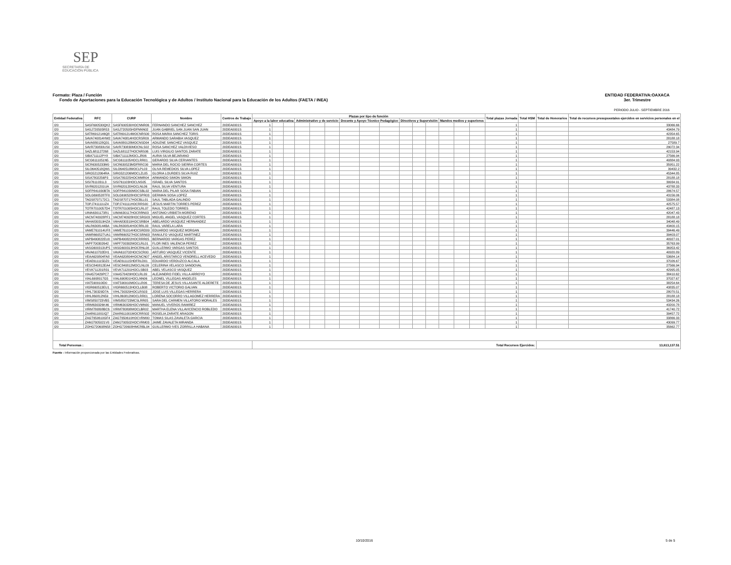SEP
SECRETARÍA DE
EDUCACIÓN PÚBLICA
ENTIDAD FEDERATIVA:OAXACA
3er. Trimestre
Formato: Plaza / Función
Fondo de Aportaciones para la Educación Tecnológica y de Adultos / Instituto Nacional para la Educación de los Adultos (FAETA / INEA)
PERIODO JULIO - SEPTIEMBRE 2016
| Entidad Federativa | RFC | CURP | Nombre | Centros de Trabajo | Plazas por tipo de función | | | | | | | | | | | | | | | Total plazas Jornada | Total HSM | Total de Honorarios | Total de recursos presupuestales ejercidos en servicios personales en el |
| --- | --- | --- | --- | --- | --- | --- | --- | --- | --- | --- | --- | --- | --- | --- | --- | --- | --- | --- | --- | --- | --- | --- | --- |
| | | | | | Apoyo a la labor educativa | | | Administrativo y de servicio | | | Docente y Apoyo Técnico Pedagógico | | | Directivos y Supervisión | | | Mandos medios y superiores | | | | | | |
| I20 | SASF600530QK2 | SASF600530HOCNNR06 | FERNANDO SANCHEZ SANCHEZ | 20DEA0001S | 1 | | | | | | | | | | | | | | | 1 | | | 33066.66 |
| I20 | SASJ720505R53 | SASJ720505HDFNNN02 | JUAN GABRIEL SAN JUAN SAN JUAN | 20DEA0001S | 1 | | | | | | | | | | | | | | | 1 | | | 43484.79 |
| I20 | SATR6912146Q8 | SATR691214MOCNRS00 | ROSA MARIA SANCHEZ TORIS | 20DEA0001S | 1 | | | | | | | | | | | | | | | 1 | | | 42354.65 |
| I20 | SAVA740814HW2 | SAVA740814HOCRSR09 | ARMANDO SARABIA VASQUEZ | 20DEA0001S | 1 | | | | | | | | | | | | | | | 1 | | | 28188.18 |
| I20 | SAVA880128Q31 | SAVA880128MOCNSD04 | ADILENE SANCHEZ VASQUEZ | 20DEA0001S | 1 | | | | | | | | | | | | | | | 1 | | | 27589.7 |
| I20 | SAVR730830US0 | SAVR730830MOCNLS02 | ROSA SANCHEZ VALDIVIESO | 20DEA0001S | 1 | | | | | | | | | | | | | | | 1 | | | 29072.34 |
| I20 | SAZL681127268 | SAZL681127HOCNRS06 | LUIS VIRGILIO SANTOS ZARATE | 20DEA0001S | 1 | | | | | | | | | | | | | | | 1 | | | 42153.94 |
| I20 | SIBA711112PY8 | SIBA711112MOCLJR06 | AURIA SILVA BEJARANO | 20DEA0001S | 1 | | | | | | | | | | | | | | | 1 | | | 27566.94 |
| I20 | SICG6111051N5 | SICG611105HOCLRR01 | GERARDO SILVA CERVANTES | 20DEA0001S | 1 | | | | | | | | | | | | | | | 1 | | | 40884.93 |
| I20 | SICR6305233M0 | SICR630523MDFRRC00 | MARIA DEL ROCIO SIERRA CORTES | 20DEA0001S | 1 | | | | | | | | | | | | | | | 1 | | | 35951.22 |
| I20 | SILO640518QW1 | SILO640518MOCLPL03 | OLIVA REMEDIOS SILVA LOPEZ | 20DEA0001S | 1 | | | | | | | | | | | | | | | 1 | | | 39432.2 |
| I20 | SIRG5212064RA | SIRG521206MOCLZL05 | GLORIA LOURDES SILVA RUIZ | 20DEA0001S | 1 | | | | | | | | | | | | | | | 1 | | | 45344.85 |
| I20 | SISA7802256P3 | SISA780225HOCMMR04 | ARMANDO SIMON SIMON | 20DEA0001S | 1 | | | | | | | | | | | | | | | 1 | | | 28188.18 |
| I20 | SISI7611031L3 | SISI761103HOCLNS05 | ISRAEL SILVA SANTOS | 20DEA0001S | 1 | | | | | | | | | | | | | | | 1 | | | 39934.91 |
| I20 | SIVR6201201UA | SIVR620120HOCLNL06 | RAUL SILVA VENTURA | 20DEA0001S | 1 | | | | | | | | | | | | | | | 1 | | | 43788.33 |
| I20 | SOFP841030BTA | SOFP841030MOCSBL02 | MARIA DEL PILAR SOSA FABIAN | 20DEA0001S | 1 | | | | | | | | | | | | | | | 1 | | | 28674.57 |
| I20 | SOLG690528TF0 | SOLG690528HOCSPR03 | GERMAN SOSA LOPEZ | 20DEA0001S | 1 | | | | | | | | | | | | | | | 1 | | | 43156.06 |
| I20 | TAGS8707172C1 | TAGS870717HOCBLL01 | SAUL TABLADA GALINDO | 20DEA0001S | 1 | | | | | | | | | | | | | | | 1 | | | 53384.08 |
| I20 | TOPJ741111UZ4 | TOPJ741111HOCRRS00 | JESUS MARTIN TORRES PEREZ | 20DEA0001S | 1 | | | | | | | | | | | | | | | 1 | | | 42575.57 |
| I20 | TOTR7010057D4 | TOTR701005HOCLRL07 | RAUL TOLEDO TORRES | 20DEA0001S | 1 | | | | | | | | | | | | | | | 1 | | | 42487.13 |
| I20 | UIMA6301173R1 | UIMA630117HOCRRN03 | ANTONIO URBIETA MORENO | 20DEA0001S | 1 | | | | | | | | | | | | | | | 1 | | | 42047.43 |
| I20 | VACM740928PF1 | VACM740928HOCSRG03 | MIGUEL ANGEL VASQUEZ CORTES | 20DEA0001S | 1 | | | | | | | | | | | | | | | 1 | | | 28188.18 |
| I20 | VAHA830319HZA | VAHA830319HOCSRB04 | ABELARDO VASQUEZ HERNANDEZ | 20DEA0001S | 1 | | | | | | | | | | | | | | | 1 | | | 34048.49 |
| I20 | VALR6308144BA | VALR630814HOCRRL03 | RAUL VARELA LARA | 20DEA0001S | 1 | | | | | | | | | | | | | | | 1 | | | 43400.15 |
| I20 | VAME761014UF8 | VAME761014HOCSRD09 | EDUARDO VASQUEZ MORGAN | 20DEA0001S | 1 | | | | | | | | | | | | | | | 1 | | | 39446.49 |
| I20 | VAMR660527UA1 | VAMR660527HOCSRN03 | RANULFO VASQUEZ MARTINEZ | 20DEA0001S | 1 | | | | | | | | | | | | | | | 1 | | | 39403.07 |
| I20 | VAPB490822EU0 | VAPB490822HOCRRR05 | BERNARDO VARGAS PEREZ | 20DEA0001S | 1 | | | | | | | | | | | | | | | 1 | | | 40927.01 |
| I20 | VAPF700302642 | VAPF700302MOCLRL01 | FLOR INES VALENCIA PEREZ | 20DEA0001S | 1 | | | | | | | | | | | | | | | 1 | | | 35763.99 |
| I20 | VASG600313UP5 | VASG600313HOCRNL08 | GUILLERMO VARGAS SANTOS | 20DEA0001S | 1 | | | | | | | | | | | | | | | 1 | | | 36953.42 |
| I20 | VAVA610702EH1 | VAVA610702HOCSCR00 | ARTURO VASQUEZ VICENTE | 20DEA0001S | 1 | | | | | | | | | | | | | | | 1 | | | 40920.89 |
| I20 | VEAA620804FA8 | VEAA620804HOCNCN07 | ANGEL ARISTARCO VENDRELL ACEVEDO | 20DEA0001S | 1 | | | | | | | | | | | | | | | 1 | | | 53684.14 |
| I20 | VEAE611115DZ0 | VEAE611115HDFRLD01 | EDUARDO VERDUZCO ALCALA | 20DEA0001S | 1 | | | | | | | | | | | | | | | 1 | | | 37026.67 |
| I20 | VESC840812EA4 | VESC840812MOCLNL09 | CELERINA VELASCO SANDOVAL | 20DEA0001S | 1 | | | | | | | | | | | | | | | 1 | | | 27566.94 |
| I20 | VEVA711201R31 | VEVA711201HOCLSB03 | ABEL VELASCO VASQUEZ | 20DEA0001S | 1 | | | | | | | | | | | | | | | 1 | | | 42995.05 |
| I20 | VIAA570429PC7 | VIAA570429HOCLRL09 | ALEJANDRO FIDEL VILLA ARROYO | 20DEA0001S | 1 | | | | | | | | | | | | | | | 1 | | | 38410.62 |
| I20 | VIAL6908017G5 | VIAL690801HOCLNN06 | LEONEL VILLEGAS ANGELES | 20DEA0001S | 1 | | | | | | | | | | | | | | | 1 | | | 37027.67 |
| I20 | VIAT590910ID0 | VIAT590910MOCLLR06 | TERESA DE JESUS VILLASANTE ALDERETE | 20DEA0001S | 1 | | | | | | | | | | | | | | | 1 | | | 38254.64 |
| I20 | VIGR660513EU1 | VIGR660513HOCLLB08 | ROBERTO VICTORIO GALVAN | 20DEA0001S | 1 | | | | | | | | | | | | | | | 1 | | | 43835.07 |
| I20 | VIHL730329D7A | VIHL730329HOCLRS03 | JOSE LUIS VILLEGAS HERRERA | 20DEA0001S | 1 | | | | | | | | | | | | | | | 1 | | | 28070.51 |
| I20 | VIHL860812N59 | VIHL860812MOCLRR01 | LORENA SOCORRO VILLAGOMEZ HERRERA | 20DEA0001S | 1 | | | | | | | | | | | | | | | 1 | | | 28188.18 |
| I20 | VIMS850723VB5 | VIMS850723MCSLRR05 | SARA DEL CARMEN VILLATORO MORALES | 20DEA0001S | 1 | | | | | | | | | | | | | | | 1 | | | 53434.26 |
| I20 | VIRM630326K46 | VIRM630326HOCVMN00 | MANUEL VIVEROS RAMIREZ | 20DEA0001S | 1 | | | | | | | | | | | | | | | 1 | | | 43200.78 |
| I20 | VIRM780808BC6 | VIRM780808MOCLBR02 | MARTHA ELENA VILLAVICENCIO ROBLEDO | 20DEA0001S | 1 | | | | | | | | | | | | | | | 1 | | | 41740.72 |
| I20 | ZAAR611001IQ7 | ZAAR611001MOCRRS02 | ROSELIA ZARATE ARAGON | 20DEA0001S | 1 | | | | | | | | | | | | | | | 1 | | | 39457.72 |
| I20 | ZAGT650610GF4 | ZAGT650610HOCVRM00 | TOMAS SILAS ZAVALETA GARCIA | 20DEA0001S | 1 | | | | | | | | | | | | | | | 1 | | | 33866.33 |
| I20 | ZAMJ7005021V0 | ZAMJ700502HOCVRM03 | JAIME ZAVALETA MIRANDA | 20DEA0001S | 1 | | | | | | | | | | | | | | | 1 | | | 43099.77 |
| I20 | ZOHG720608N58 | ZOHG720608HMCRBL04 | GUILLERMO IVES ZORRILLA HABANA | 20DEA0001S | 1 | | | | | | | | | | | | | | | 1 | | | 35662.77 |
| Total Personas : | | | | | Total Recursos Ejercidos: | | | | | | | | | | | | | | | | | 13,613,137.51 | |
Fuente : Información proporcionada por las Entidades Federativas.
10/10/2016 5 de 5